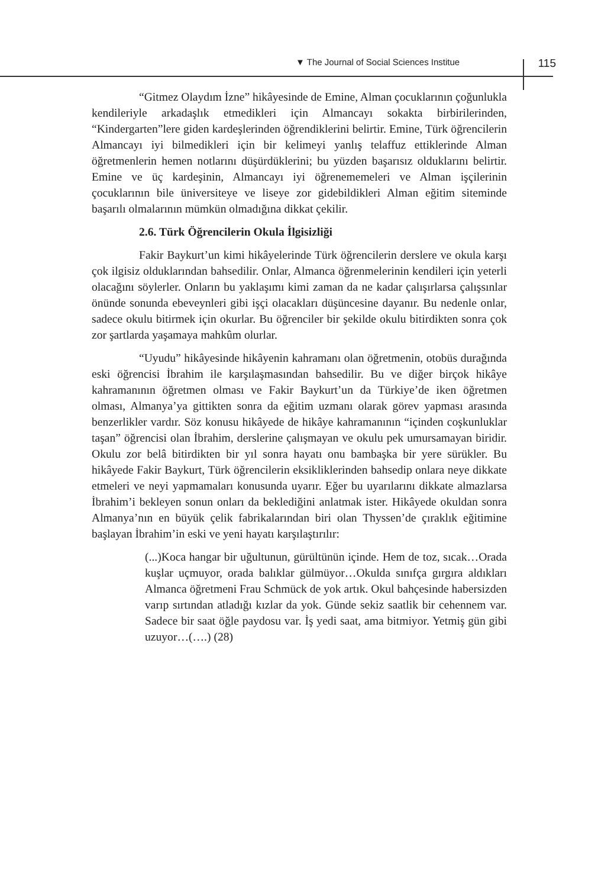▼ The Journal of Social Sciences Institue 115
“Gitmez Olaydım İzne” hikâyesinde de Emine, Alman çocuklarının çoğunlukla kendileriyle arkadaşlık etmedikleri için Almancayı sokakta birbirilerinden, “Kindergarten”lere giden kardeşlerinden öğrendiklerini belirtir. Emine, Türk öğrencilerin Almancayı iyi bilmedikleri için bir kelimeyi yanlış telaffuz ettiklerinde Alman öğretmenlerin hemen notlarını düşürdüklerini; bu yüzden başarısız olduklarını belirtir. Emine ve üç kardeşinin, Almancayı iyi öğrenememeleri ve Alman işçilerinin çocuklarının bile üniversiteye ve liseye zor gidebildikleri Alman eğitim siteminde başarılı olmalarının mümkün olmadığına dikkat çekilir.
2.6. Türk Öğrencilerin Okula İlgisizliği
Fakir Baykurt’un kimi hikâyelerinde Türk öğrencilerin derslere ve okula karşı çok ilgisiz olduklarından bahsedilir. Onlar, Almanca öğrenmelerinin kendileri için yeterli olacağını söylerler. Onların bu yaklaşımı kimi zaman da ne kadar çalışırlarsa çalışsınlar önünde sonunda ebeveynleri gibi işçi olacakları düşüncesine dayanır. Bu nedenle onlar, sadece okulu bitirmek için okurlar. Bu öğrenciler bir şekilde okulu bitirdikten sonra çok zor şartlarda yaşamaya mahkûm olurlar.
“Uyudu” hikâyesinde hikâyenin kahramanı olan öğretmenin, otobüs durağında eski öğrencisi İbrahim ile karşılaşmasından bahsedilir. Bu ve diğer birçok hikâye kahramanının öğretmen olması ve Fakir Baykurt’un da Türkiye’de iken öğretmen olması, Almanya’ya gittikten sonra da eğitim uzmanı olarak görev yapması arasında benzerlikler vardır. Söz konusu hikâyede de hikâye kahramanının “içinden coşkunluklar taşan” öğrencisi olan İbrahim, derslerine çalışmayan ve okulu pek umursamayan biridir. Okulu zor belâ bitirdikten bir yıl sonra hayatı onu bambaşka bir yere sürükler. Bu hikâyede Fakir Baykurt, Türk öğrencilerin eksikliklerinden bahsedip onlara neye dikkate etmeleri ve neyi yapmamaları konusunda uyarır. Eğer bu uyarılarını dikkate almazlarsa İbrahim’i bekleyen sonun onları da beklediğini anlatmak ister. Hikâyede okuldan sonra Almanya’nın en büyük çelik fabrikalarından biri olan Thyssen’de çıraklık eğitimine başlayan İbrahim’in eski ve yeni hayatı karşılaştırılır:
(...)Koca hangar bir uğultunun, gürültünün içinde. Hem de toz, sıcak…Orada kuşlar uçmuyor, orada balıklar gülmüyor…Okulda sınıfça gırgıra aldıkları Almanca öğretmeni Frau Schmück de yok artık. Okul bahçesinde habersizden varıp sırtından atladığı kızlar da yok. Günde sekiz saatlik bir cehennem var. Sadece bir saat öğle paydosu var. İş yedi saat, ama bitmiyor. Yetmiş gün gibi uzuyor…(….) (28)